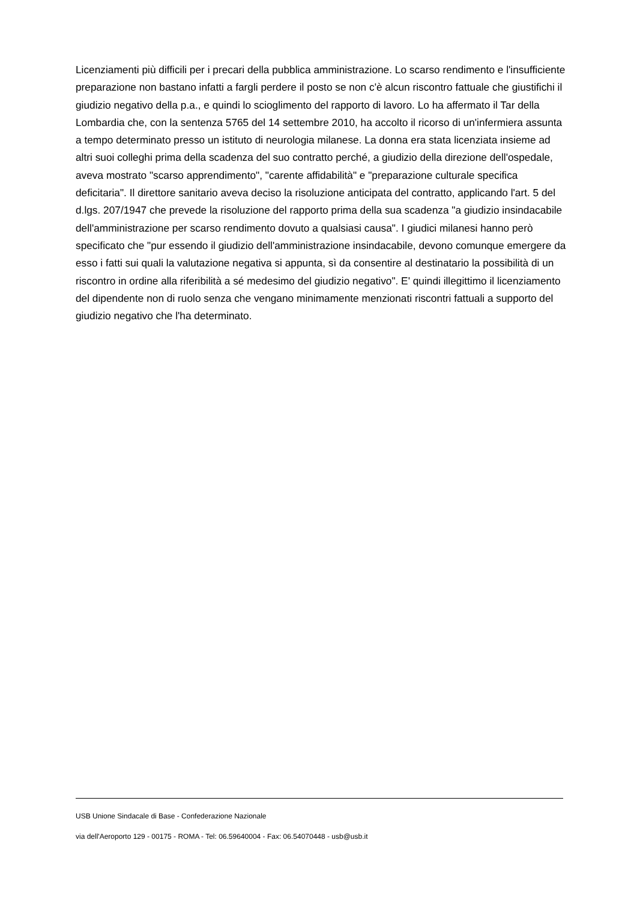Licenziamenti più difficili per i precari della pubblica amministrazione. Lo scarso rendimento e l'insufficiente preparazione non bastano infatti a fargli perdere il posto se non c'è alcun riscontro fattuale che giustifichi il giudizio negativo della p.a., e quindi lo scioglimento del rapporto di lavoro. Lo ha affermato il Tar della Lombardia che, con la sentenza 5765 del 14 settembre 2010, ha accolto il ricorso di un'infermiera assunta a tempo determinato presso un istituto di neurologia milanese. La donna era stata licenziata insieme ad altri suoi colleghi prima della scadenza del suo contratto perché, a giudizio della direzione dell'ospedale, aveva mostrato "scarso apprendimento", "carente affidabilità" e "preparazione culturale specifica deficitaria". Il direttore sanitario aveva deciso la risoluzione anticipata del contratto, applicando l'art. 5 del d.lgs. 207/1947 che prevede la risoluzione del rapporto prima della sua scadenza "a giudizio insindacabile dell'amministrazione per scarso rendimento dovuto a qualsiasi causa". I giudici milanesi hanno però specificato che "pur essendo il giudizio dell'amministrazione insindacabile, devono comunque emergere da esso i fatti sui quali la valutazione negativa si appunta, sì da consentire al destinatario la possibilità di un riscontro in ordine alla riferibilità a sé medesimo del giudizio negativo". E' quindi illegittimo il licenziamento del dipendente non di ruolo senza che vengano minimamente menzionati riscontri fattuali a supporto del giudizio negativo che l'ha determinato.
USB Unione Sindacale di Base - Confederazione Nazionale
via dell'Aeroporto 129 - 00175 - ROMA - Tel: 06.59640004 - Fax: 06.54070448 - usb@usb.it